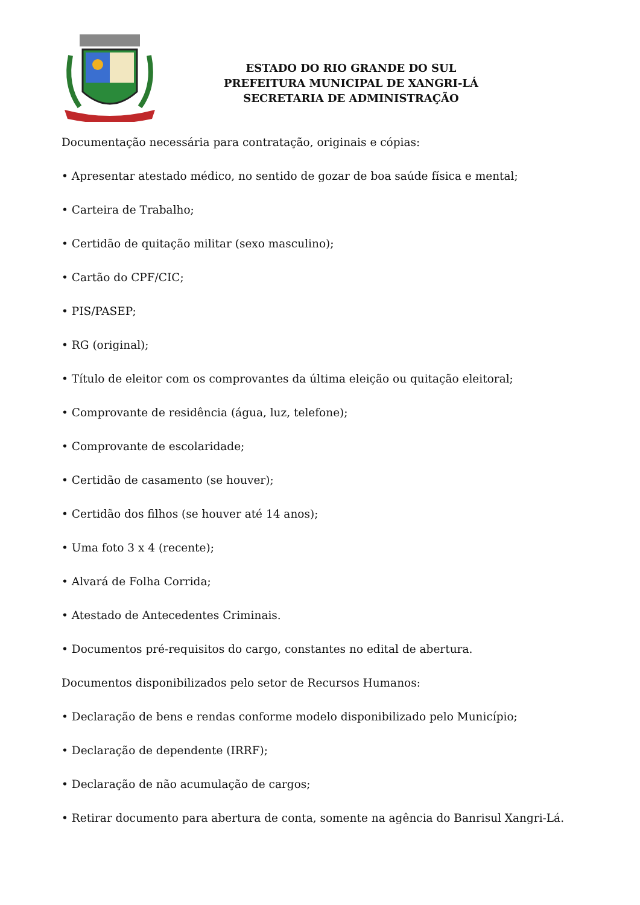ESTADO DO RIO GRANDE DO SUL
PREFEITURA MUNICIPAL DE XANGRI-LÁ
SECRETARIA DE ADMINISTRAÇÃO
Documentação necessária para contratação, originais e cópias:
• Apresentar atestado médico, no sentido de gozar de boa saúde física e mental;
• Carteira de Trabalho;
• Certidão de quitação militar (sexo masculino);
• Cartão do CPF/CIC;
• PIS/PASEP;
• RG (original);
• Título de eleitor com os comprovantes da última eleição ou quitação eleitoral;
• Comprovante de residência (água, luz, telefone);
• Comprovante de escolaridade;
• Certidão de casamento (se houver);
• Certidão dos filhos (se houver até 14 anos);
• Uma foto 3 x 4 (recente);
• Alvará de Folha Corrida;
• Atestado de Antecedentes Criminais.
• Documentos pré-requisitos do cargo, constantes no edital de abertura.
Documentos disponibilizados pelo setor de Recursos Humanos:
• Declaração de bens e rendas conforme modelo disponibilizado pelo Município;
• Declaração de dependente (IRRF);
• Declaração de não acumulação de cargos;
• Retirar documento para abertura de conta, somente na agência do Banrisul Xangri-Lá.